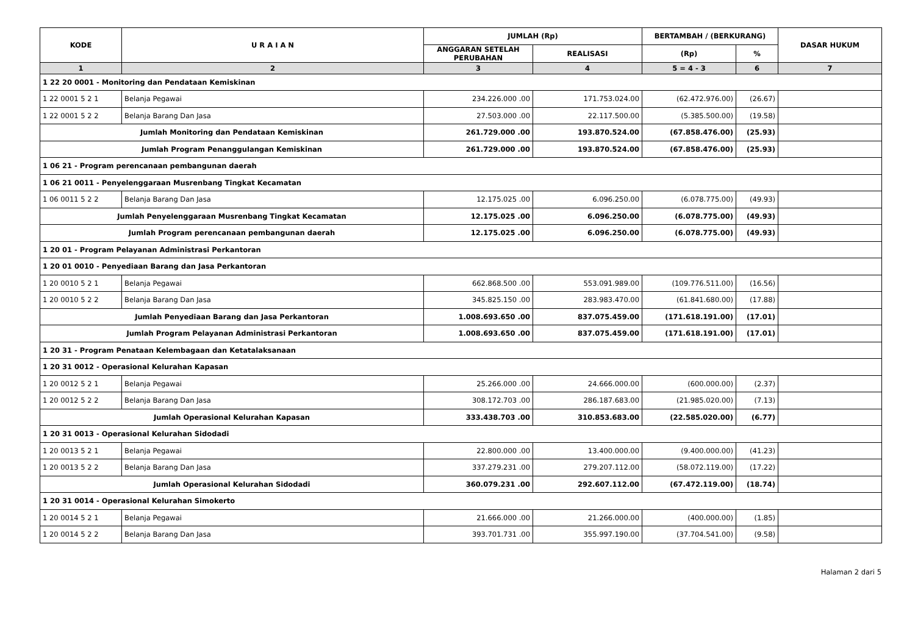| KODE | U R A I A N | JUMLAH (Rp) | | BERTAMBAH / (BERKURANG) | | DASAR HUKUM |
| --- | --- | --- | --- | --- | --- | --- |
| | | ANGGARAN SETELAH PERUBAHAN | REALISASI | (Rp) | % | |
| 1 | 2 | 3 | 4 | 5 = 4 - 3 | 6 | 7 |
| 1 22 20 0001 - Monitoring dan Pendataan Kemiskinan | | | | | | |
| 1 22 0001 5 2 1 | Belanja Pegawai | 234.226.000 .00 | 171.753.024.00 | (62.472.976.00) | (26.67) | |
| 1 22 0001 5 2 2 | Belanja Barang Dan Jasa | 27.503.000 .00 | 22.117.500.00 | (5.385.500.00) | (19.58) | |
| Jumlah Monitoring dan Pendataan Kemiskinan | | 261.729.000 .00 | 193.870.524.00 | (67.858.476.00) | (25.93) | |
| Jumlah Program Penanggulangan Kemiskinan | | 261.729.000 .00 | 193.870.524.00 | (67.858.476.00) | (25.93) | |
| 1 06 21 - Program perencanaan pembangunan daerah | | | | | | |
| 1 06 21 0011 - Penyelenggaraan Musrenbang Tingkat Kecamatan | | | | | | |
| 1 06 0011 5 2 2 | Belanja Barang Dan Jasa | 12.175.025 .00 | 6.096.250.00 | (6.078.775.00) | (49.93) | |
| Jumlah Penyelenggaraan Musrenbang Tingkat Kecamatan | | 12.175.025 .00 | 6.096.250.00 | (6.078.775.00) | (49.93) | |
| Jumlah Program perencanaan pembangunan daerah | | 12.175.025 .00 | 6.096.250.00 | (6.078.775.00) | (49.93) | |
| 1 20 01 - Program Pelayanan Administrasi Perkantoran | | | | | | |
| 1 20 01 0010 - Penyediaan Barang dan Jasa Perkantoran | | | | | | |
| 1 20 0010 5 2 1 | Belanja Pegawai | 662.868.500 .00 | 553.091.989.00 | (109.776.511.00) | (16.56) | |
| 1 20 0010 5 2 2 | Belanja Barang Dan Jasa | 345.825.150 .00 | 283.983.470.00 | (61.841.680.00) | (17.88) | |
| Jumlah Penyediaan Barang dan Jasa Perkantoran | | 1.008.693.650 .00 | 837.075.459.00 | (171.618.191.00) | (17.01) | |
| Jumlah Program Pelayanan Administrasi Perkantoran | | 1.008.693.650 .00 | 837.075.459.00 | (171.618.191.00) | (17.01) | |
| 1 20 31 - Program Penataan Kelembagaan dan Ketatalaksanaan | | | | | | |
| 1 20 31 0012 - Operasional Kelurahan Kapasan | | | | | | |
| 1 20 0012 5 2 1 | Belanja Pegawai | 25.266.000 .00 | 24.666.000.00 | (600.000.00) | (2.37) | |
| 1 20 0012 5 2 2 | Belanja Barang Dan Jasa | 308.172.703 .00 | 286.187.683.00 | (21.985.020.00) | (7.13) | |
| Jumlah Operasional Kelurahan Kapasan | | 333.438.703 .00 | 310.853.683.00 | (22.585.020.00) | (6.77) | |
| 1 20 31 0013 - Operasional Kelurahan Sidodadi | | | | | | |
| 1 20 0013 5 2 1 | Belanja Pegawai | 22.800.000 .00 | 13.400.000.00 | (9.400.000.00) | (41.23) | |
| 1 20 0013 5 2 2 | Belanja Barang Dan Jasa | 337.279.231 .00 | 279.207.112.00 | (58.072.119.00) | (17.22) | |
| Jumlah Operasional Kelurahan Sidodadi | | 360.079.231 .00 | 292.607.112.00 | (67.472.119.00) | (18.74) | |
| 1 20 31 0014 - Operasional Kelurahan Simokerto | | | | | | |
| 1 20 0014 5 2 1 | Belanja Pegawai | 21.666.000 .00 | 21.266.000.00 | (400.000.00) | (1.85) | |
| 1 20 0014 5 2 2 | Belanja Barang Dan Jasa | 393.701.731 .00 | 355.997.190.00 | (37.704.541.00) | (9.58) | |
Halaman 2 dari 5